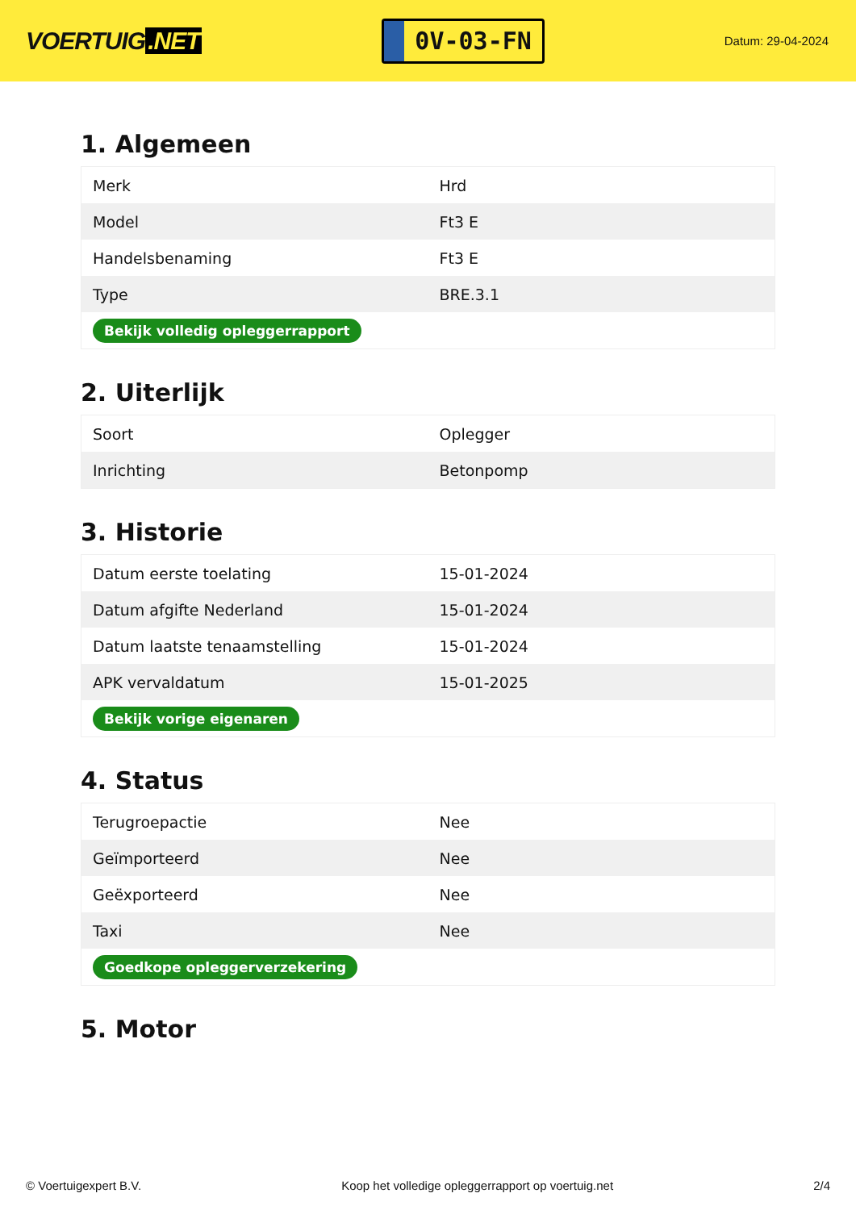VOERTUIG.NET
0V-03-FN
Datum: 29-04-2024
1. Algemeen
| Merk | Hrd |
| Model | Ft3 E |
| Handelsbenaming | Ft3 E |
| Type | BRE.3.1 |
| Bekijk volledig opleggerrapport | |
2. Uiterlijk
| Soort | Oplegger |
| Inrichting | Betonpomp |
3. Historie
| Datum eerste toelating | 15-01-2024 |
| Datum afgifte Nederland | 15-01-2024 |
| Datum laatste tenaamstelling | 15-01-2024 |
| APK vervaldatum | 15-01-2025 |
| Bekijk vorige eigenaren | |
4. Status
| Terugroepactie | Nee |
| Geïmporteerd | Nee |
| Geëxporteerd | Nee |
| Taxi | Nee |
| Goedkope opleggerverzekering | |
5. Motor
© Voertuigexpert B.V. Koop het volledige opleggerrapport op voertuig.net 2/4